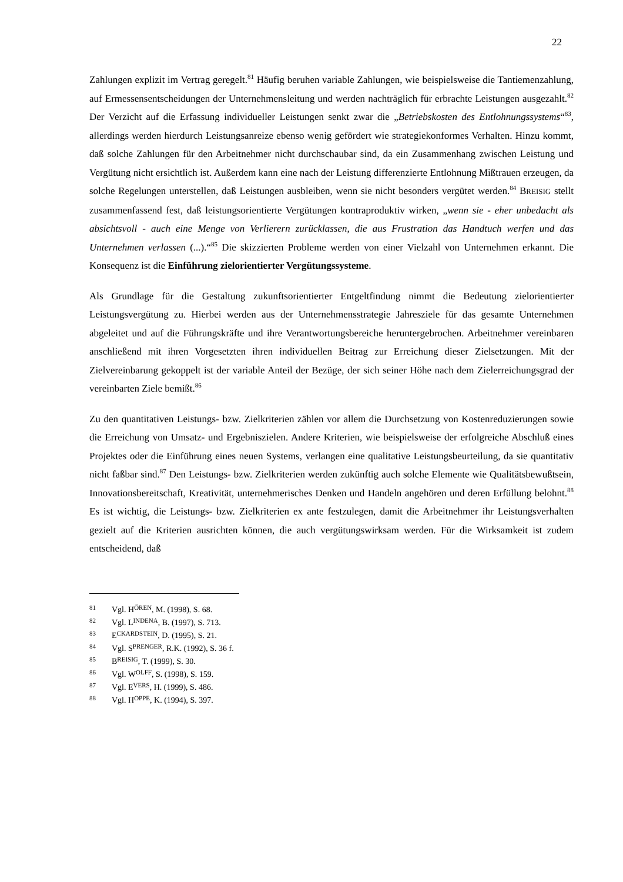22
Zahlungen explizit im Vertrag geregelt.<sup>81</sup> Häufig beruhen variable Zahlungen, wie beispielsweise die Tantiemenzahlung, auf Ermessensentscheidungen der Unternehmensleitung und werden nachträglich für erbrachte Leistungen ausgezahlt.<sup>82</sup> Der Verzicht auf die Erfassung individueller Leistungen senkt zwar die „Betriebskosten des Entlohnungssystems“<sup>83</sup>, allerdings werden hierdurch Leistungsanreize ebenso wenig gefördert wie strategiekonformes Verhalten. Hinzu kommt, daß solche Zahlungen für den Arbeitnehmer nicht durchschaubar sind, da ein Zusammenhang zwischen Leistung und Vergütung nicht ersichtlich ist. Außerdem kann eine nach der Leistung differenzierte Entlohnung Mißtrauen erzeugen, da solche Regelungen unterstellen, daß Leistungen ausbleiben, wenn sie nicht besonders vergütet werden.<sup>84</sup> BREISIG stellt zusammenfassend fest, daß leistungsorientierte Vergütungen kontraproduktiv wirken, „wenn sie - eher unbedacht als absichtsvoll - auch eine Menge von Verlierern zurücklassen, die aus Frustration das Handtuch werfen und das Unternehmen verlassen (...).“<sup>85</sup> Die skizzierten Probleme werden von einer Vielzahl von Unternehmen erkannt. Die Konsequenz ist die Einführung zielorientierter Vergütungssysteme.
Als Grundlage für die Gestaltung zukunftsorientierter Entgeltfindung nimmt die Bedeutung zielorientierter Leistungsvergütung zu. Hierbei werden aus der Unternehmensstrategie Jahresziele für das gesamte Unternehmen abgeleitet und auf die Führungskräfte und ihre Verantwortungsbereiche heruntergebrochen. Arbeitnehmer vereinbaren anschließend mit ihren Vorgesetzten ihren individuellen Beitrag zur Erreichung dieser Zielsetzungen. Mit der Zielvereinbarung gekoppelt ist der variable Anteil der Bezüge, der sich seiner Höhe nach dem Zielerreichungsgrad der vereinbarten Ziele bemißt.<sup>86</sup>
Zu den quantitativen Leistungs- bzw. Zielkriterien zählen vor allem die Durchsetzung von Kostenreduzierungen sowie die Erreichung von Umsatz- und Ergebniszielen. Andere Kriterien, wie beispielsweise der erfolgreiche Abschluß eines Projektes oder die Einführung eines neuen Systems, verlangen eine qualitative Leistungsbeurteilung, da sie quantitativ nicht faßbar sind.<sup>87</sup> Den Leistungs- bzw. Zielkriterien werden zukünftig auch solche Elemente wie Qualitätsbewußtsein, Innovationsbereitschaft, Kreativität, unternehmerisches Denken und Handeln angehören und deren Erfüllung belohnt.<sup>88</sup> Es ist wichtig, die Leistungs- bzw. Zielkriterien ex ante festzulegen, damit die Arbeitnehmer ihr Leistungsverhalten gezielt auf die Kriterien ausrichten können, die auch vergütungswirksam werden. Für die Wirksamkeit ist zudem entscheidend, daß
81 Vgl. HÖREN, M. (1998), S. 68.
82 Vgl. LINDENA, B. (1997), S. 713.
83 ECKARDSTEIN, D. (1995), S. 21.
84 Vgl. SPRENGER, R.K. (1992), S. 36 f.
85 BREISIG, T. (1999), S. 30.
86 Vgl. WOLFF, S. (1998), S. 159.
87 Vgl. EVERS, H. (1999), S. 486.
88 Vgl. HOPPE, K. (1994), S. 397.